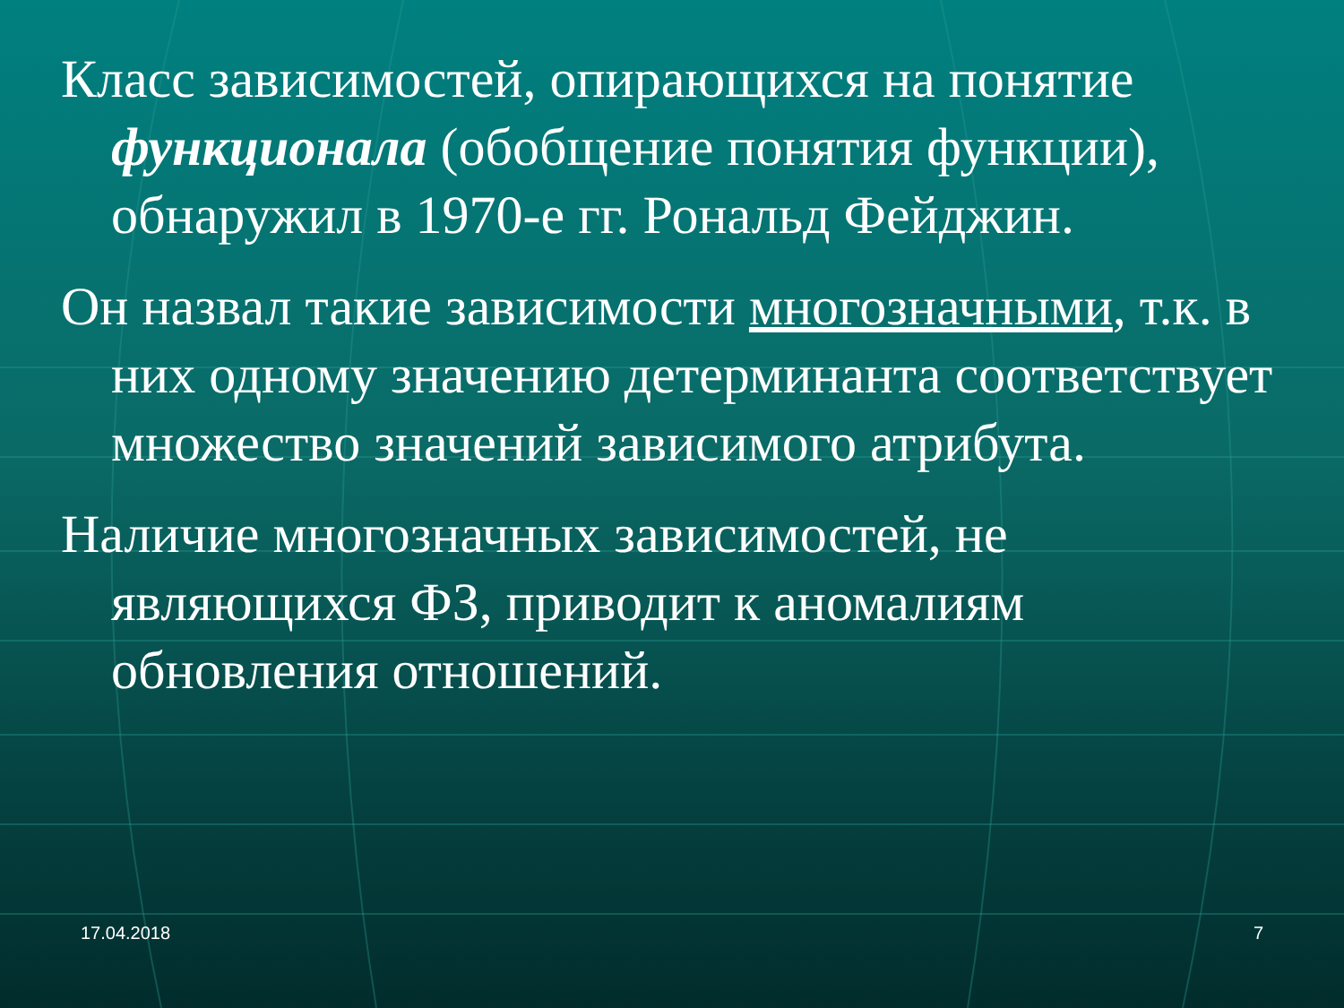Класс зависимостей, опирающихся на понятие функционала (обобщение понятия функции), обнаружил в 1970-е гг. Рональд Фейджин.
Он назвал такие зависимости многозначными, т.к. в них одному значению детерминанта соответствует множество значений зависимого атрибута.
Наличие многозначных зависимостей, не являющихся ФЗ, приводит к аномалиям обновления отношений.
17.04.2018 7